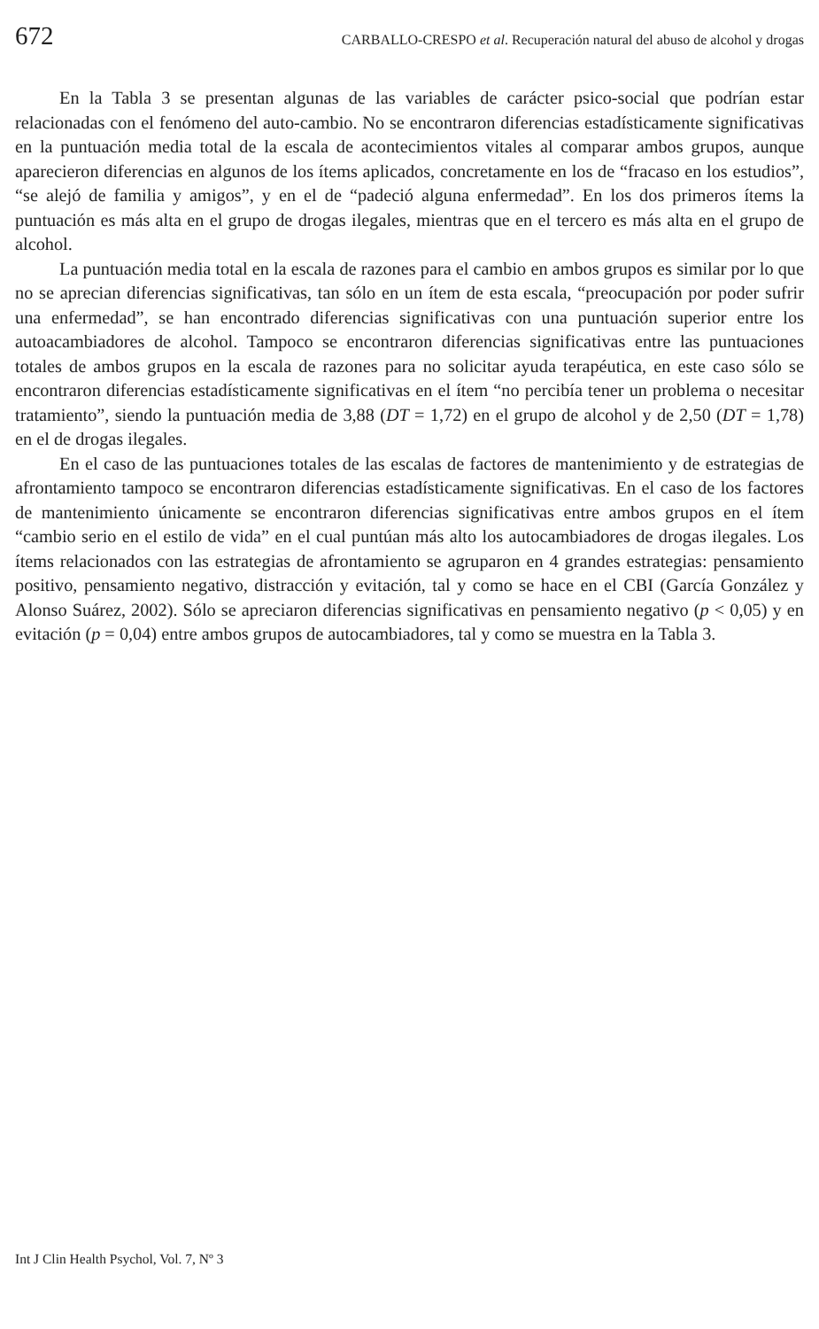672 CARBALLO-CRESPO et al. Recuperación natural del abuso de alcohol y drogas
En la Tabla 3 se presentan algunas de las variables de carácter psico-social que podrían estar relacionadas con el fenómeno del auto-cambio. No se encontraron diferencias estadísticamente significativas en la puntuación media total de la escala de acontecimientos vitales al comparar ambos grupos, aunque aparecieron diferencias en algunos de los ítems aplicados, concretamente en los de “fracaso en los estudios”, “se alejó de familia y amigos”, y en el de “padeció alguna enfermedad”. En los dos primeros ítems la puntuación es más alta en el grupo de drogas ilegales, mientras que en el tercero es más alta en el grupo de alcohol.
La puntuación media total en la escala de razones para el cambio en ambos grupos es similar por lo que no se aprecian diferencias significativas, tan sólo en un ítem de esta escala, “preocupación por poder sufrir una enfermedad”, se han encontrado diferencias significativas con una puntuación superior entre los autoacambiadores de alcohol. Tampoco se encontraron diferencias significativas entre las puntuaciones totales de ambos grupos en la escala de razones para no solicitar ayuda terapéutica, en este caso sólo se encontraron diferencias estadísticamente significativas en el ítem “no percibía tener un problema o necesitar tratamiento”, siendo la puntuación media de 3,88 (DT = 1,72) en el grupo de alcohol y de 2,50 (DT = 1,78) en el de drogas ilegales.
En el caso de las puntuaciones totales de las escalas de factores de mantenimiento y de estrategias de afrontamiento tampoco se encontraron diferencias estadísticamente significativas. En el caso de los factores de mantenimiento únicamente se encontraron diferencias significativas entre ambos grupos en el ítem “cambio serio en el estilo de vida” en el cual puntúan más alto los autocambiadores de drogas ilegales. Los ítems relacionados con las estrategias de afrontamiento se agruparon en 4 grandes estrategias: pensamiento positivo, pensamiento negativo, distracción y evitación, tal y como se hace en el CBI (García González y Alonso Suárez, 2002). Sólo se apreciaron diferencias significativas en pensamiento negativo (p < 0,05) y en evitación (p = 0,04) entre ambos grupos de autocambiadores, tal y como se muestra en la Tabla 3.
Int J Clin Health Psychol, Vol. 7, Nº 3